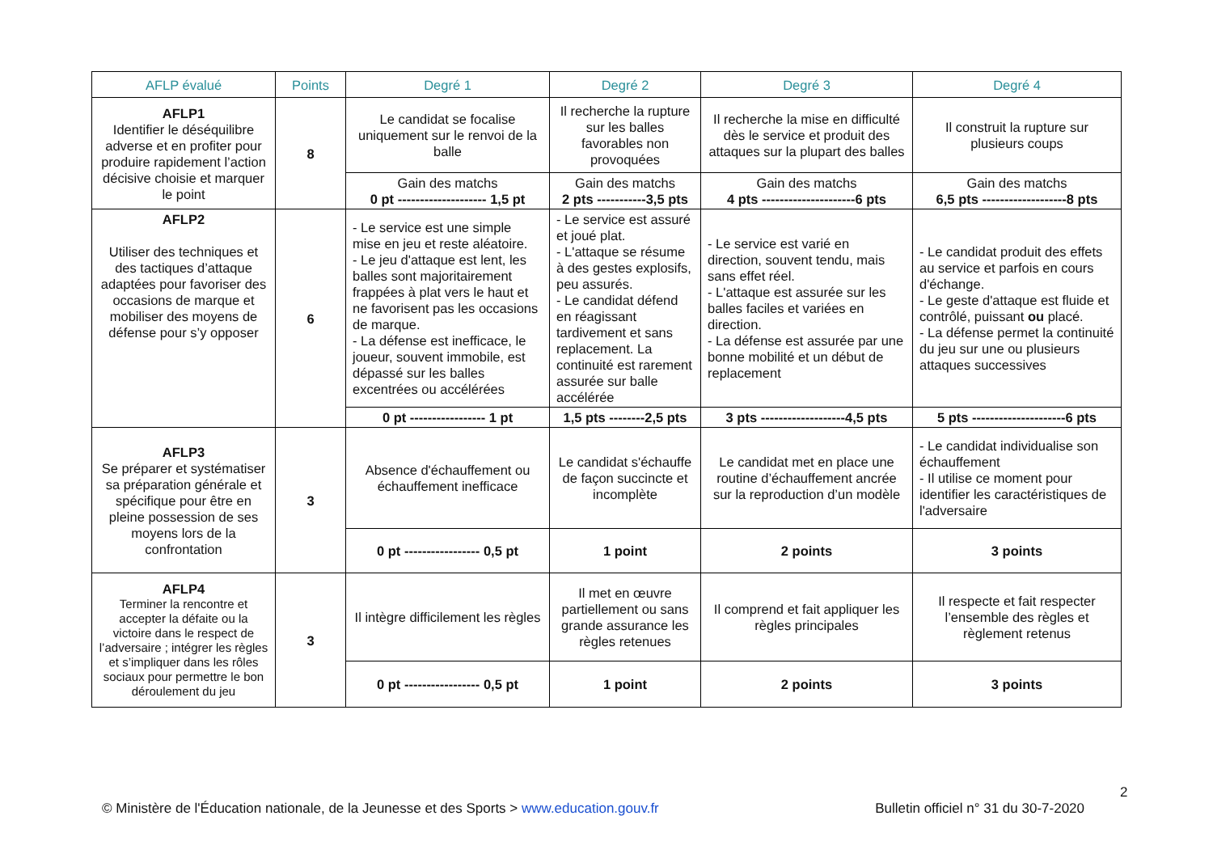| AFLP évalué | Points | Degré 1 | Degré 2 | Degré 3 | Degré 4 |
| --- | --- | --- | --- | --- | --- |
| AFLP1 Identifier le déséquilibre adverse et en profiter pour produire rapidement l’action décisive choisie et marquer le point | 8 | Le candidat se focalise uniquement sur le renvoi de la balle | Il recherche la rupture sur les balles favorables non provoquées | Il recherche la mise en difficulté dès le service et produit des attaques sur la plupart des balles | Il construit la rupture sur plusieurs coups |
| | | Gain des matchs 0 pt -------------------- 1,5 pt | Gain des matchs 2 pts -----------3,5 pts | Gain des matchs 4 pts ---------------------6 pts | Gain des matchs 6,5 pts -------------------8 pts |
| AFLP2 Utiliser des techniques et des tactiques d’attaque adaptées pour favoriser des occasions de marque et mobiliser des moyens de défense pour s’y opposer | 6 | - Le service est une simple mise en jeu et reste aléatoire. - Le jeu d'attaque est lent, les balles sont majoritairement frappées à plat vers le haut et ne favorisent pas les occasions de marque. - La défense est inefficace, le joueur, souvent immobile, est dépassé sur les balles excentrées ou accélérées | - Le service est assuré et joué plat. - L'attaque se résume à des gestes explosifs, peu assurés. - Le candidat défend en réagissant tardivement et sans replacement. La continuité est rarement assurée sur balle accélérée | - Le service est varié en direction, souvent tendu, mais sans effet réel. - L'attaque est assurée sur les balles faciles et variées en direction. - La défense est assurée par une bonne mobilité et un début de replacement | - Le candidat produit des effets au service et parfois en cours d'échange. - Le geste d'attaque est fluide et contrôlé, puissant ou placé. - La défense permet la continuité du jeu sur une ou plusieurs attaques successives |
| | | 0 pt ----------------- 1 pt | 1,5 pts --------2,5 pts | 3 pts -------------------4,5 pts | 5 pts ---------------------6 pts |
| AFLP3 Se préparer et systématiser sa préparation générale et spécifique pour être en pleine possession de ses moyens lors de la confrontation | 3 | Absence d'échauffement ou échauffement inefficace | Le candidat s'échauffe de façon succincte et incomplète | Le candidat met en place une routine d’échauffement ancrée sur la reproduction d’un modèle | - Le candidat individualise son échauffement - Il utilise ce moment pour identifier les caractéristiques de l'adversaire |
| | | 0 pt ----------------- 0,5 pt | 1 point | 2 points | 3 points |
| AFLP4 Terminer la rencontre et accepter la défaite ou la victoire dans le respect de l’adversaire ; intégrer les règles et s’impliquer dans les rôles sociaux pour permettre le bon déroulement du jeu | 3 | Il intègre difficilement les règles | Il met en œuvre partiellement ou sans grande assurance les règles retenues | Il comprend et fait appliquer les règles principales | Il respecte et fait respecter l’ensemble des règles et règlement retenus |
| | | 0 pt ----------------- 0,5 pt | 1 point | 2 points | 3 points |
2
© Ministère de l'Éducation nationale, de la Jeunesse et des Sports > www.education.gouv.fr Bulletin officiel n° 31 du 30-7-2020